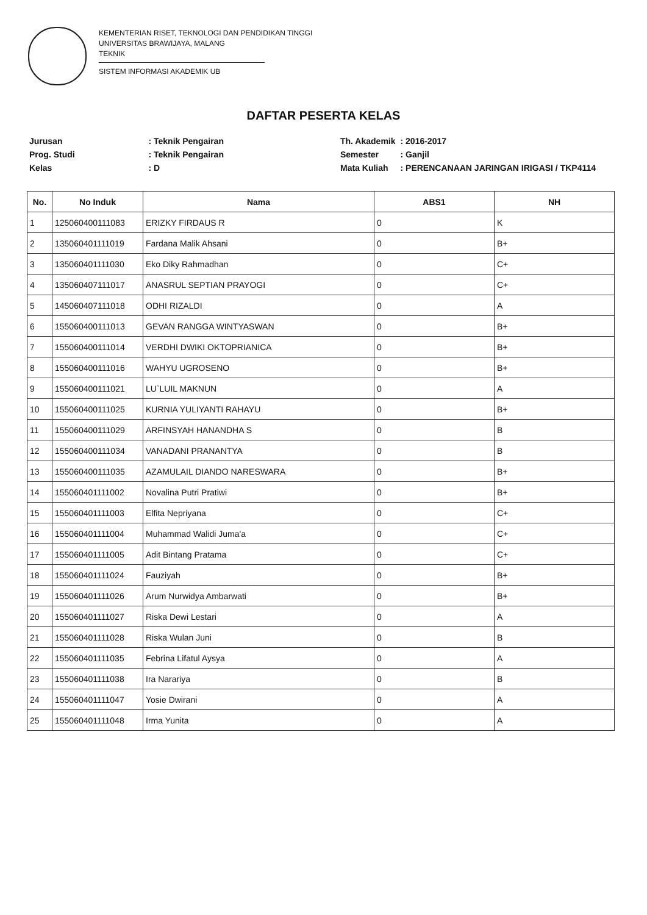KEMENTERIAN RISET, TEKNOLOGI DAN PENDIDIKAN TINGGI
UNIVERSITAS BRAWIJAYA, MALANG
TEKNIK
SISTEM INFORMASI AKADEMIK UB
DAFTAR PESERTA KELAS
| Jurusan | : Teknik Pengairan |
| Prog. Studi | : Teknik Pengairan |
| Kelas | : D |
| Th. Akademik | : 2016-2017 |
| Semester | : Ganjil |
| Mata Kuliah | : PERENCANAAN JARINGAN IRIGASI / TKP4114 |
| No. | No Induk | Nama | ABS1 | NH |
| --- | --- | --- | --- | --- |
| 1 | 125060400111083 | ERIZKY FIRDAUS R | 0 | K |
| 2 | 135060401111019 | Fardana Malik Ahsani | 0 | B+ |
| 3 | 135060401111030 | Eko Diky Rahmadhan | 0 | C+ |
| 4 | 135060407111017 | ANASRUL SEPTIAN PRAYOGI | 0 | C+ |
| 5 | 145060407111018 | ODHI RIZALDI | 0 | A |
| 6 | 155060400111013 | GEVAN RANGGA WINTYASWAN | 0 | B+ |
| 7 | 155060400111014 | VERDHI DWIKI OKTOPRIANICA | 0 | B+ |
| 8 | 155060400111016 | WAHYU UGROSENO | 0 | B+ |
| 9 | 155060400111021 | LU`LUIL MAKNUN | 0 | A |
| 10 | 155060400111025 | KURNIA YULIYANTI RAHAYU | 0 | B+ |
| 11 | 155060400111029 | ARFINSYAH HANANDHA S | 0 | B |
| 12 | 155060400111034 | VANADANI PRANANTYA | 0 | B |
| 13 | 155060400111035 | AZAMULAIL DIANDO NARESWARA | 0 | B+ |
| 14 | 155060401111002 | Novalina Putri Pratiwi | 0 | B+ |
| 15 | 155060401111003 | Elfita Nepriyana | 0 | C+ |
| 16 | 155060401111004 | Muhammad Walidi Juma'a | 0 | C+ |
| 17 | 155060401111005 | Adit Bintang Pratama | 0 | C+ |
| 18 | 155060401111024 | Fauziyah | 0 | B+ |
| 19 | 155060401111026 | Arum Nurwidya Ambarwati | 0 | B+ |
| 20 | 155060401111027 | Riska Dewi Lestari | 0 | A |
| 21 | 155060401111028 | Riska Wulan Juni | 0 | B |
| 22 | 155060401111035 | Febrina Lifatul Aysya | 0 | A |
| 23 | 155060401111038 | Ira Narariya | 0 | B |
| 24 | 155060401111047 | Yosie Dwirani | 0 | A |
| 25 | 155060401111048 | Irma Yunita | 0 | A |